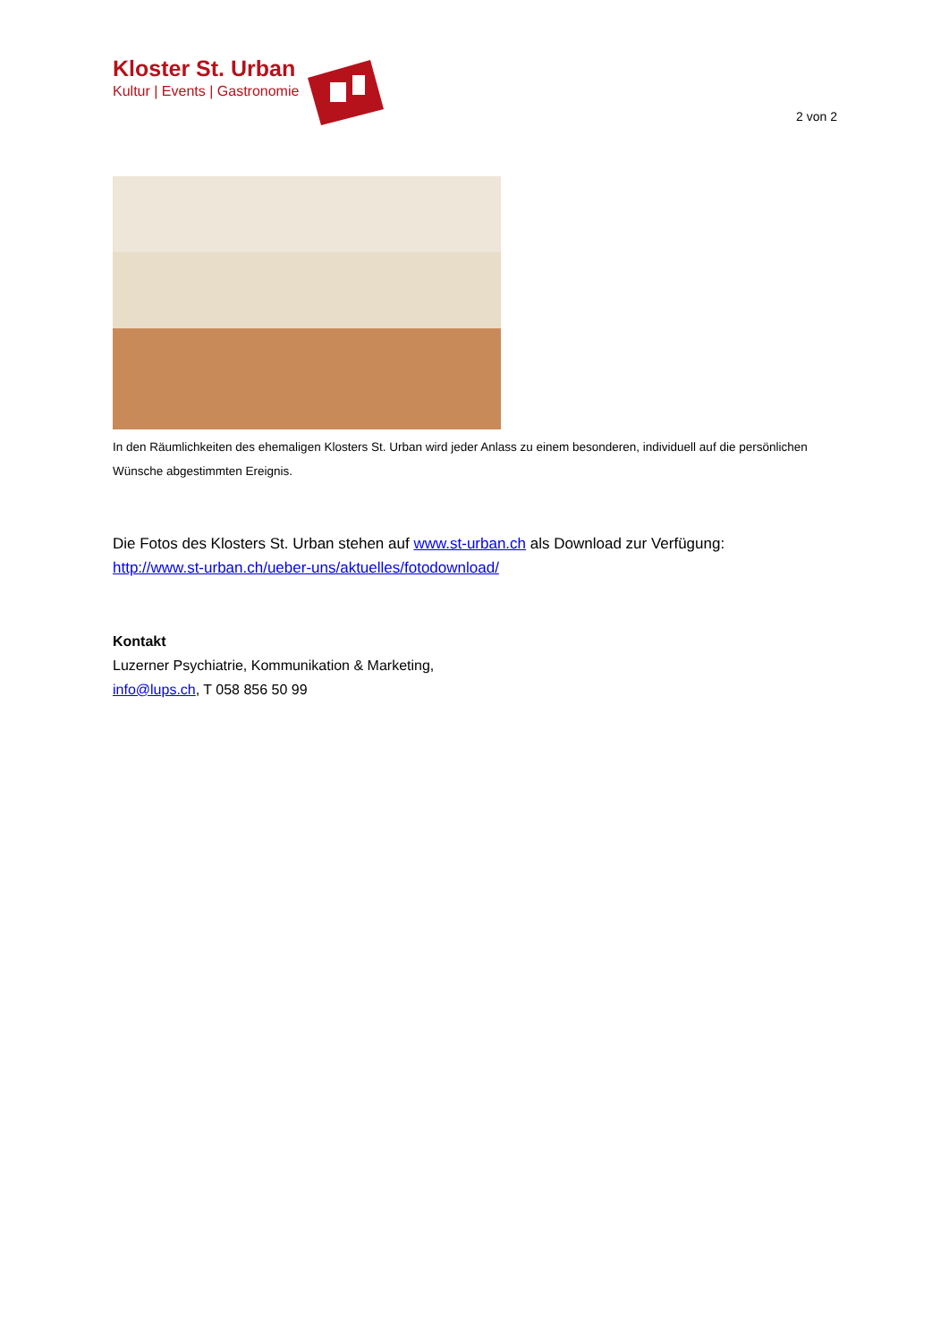Kloster St. Urban
Kultur | Events | Gastronomie
2 von 2
In den Räumlichkeiten des ehemaligen Klosters St. Urban wird jeder Anlass zu einem besonderen, individuell auf die persönlichen Wünsche abgestimmten Ereignis.
Die Fotos des Klosters St. Urban stehen auf www.st-urban.ch als Download zur Verfügung:
http://www.st-urban.ch/ueber-uns/aktuelles/fotodownload/
Kontakt
Luzerner Psychiatrie, Kommunikation & Marketing,
info@lups.ch, T 058 856 50 99